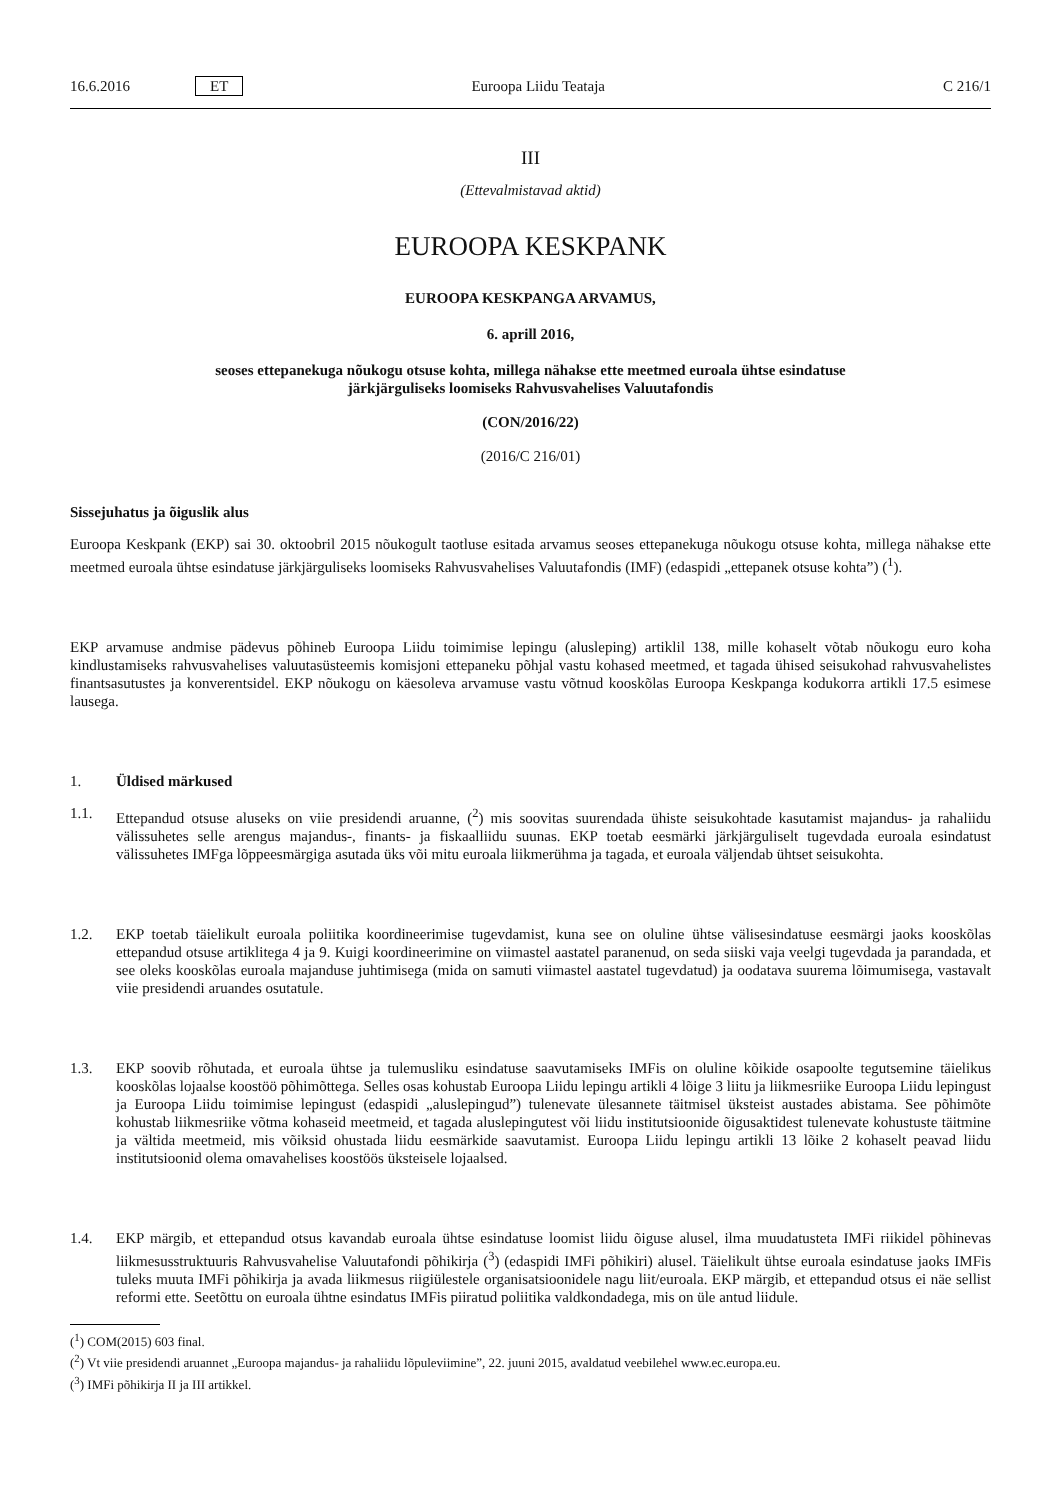16.6.2016 ET Euroopa Liidu Teataja C 216/1
III
(Ettevalmistavad aktid)
EUROOPA KESKPANK
EUROOPA KESKPANGA ARVAMUS,
6. aprill 2016,
seoses ettepanekuga nõukogu otsuse kohta, millega nähakse ette meetmed euroala ühtse esindatuse
järkjärguliseks loomiseks Rahvusvahelises Valuutafondis
(CON/2016/22)
(2016/C 216/01)
Sissejuhatus ja õiguslik alus
Euroopa Keskpank (EKP) sai 30. oktoobril 2015 nõukogult taotluse esitada arvamus seoses ettepanekuga nõukogu otsuse kohta, millega nähakse ette meetmed euroala ühtse esindatuse järkjärguliseks loomiseks Rahvusvahelises Valuutafondis (IMF) (edaspidi „ettepanek otsuse kohta”) (<sup>1</sup>).
EKP arvamuse andmise pädevus põhineb Euroopa Liidu toimimise lepingu (alusleping) artiklil 138, mille kohaselt võtab nõukogu euro koha kindlustamiseks rahvusvahelises valuutasüsteemis komisjoni ettepaneku põhjal vastu kohased meetmed, et tagada ühised seisukohad rahvusvahelistes finantsasutustes ja konverentsidel. EKP nõukogu on käesoleva arvamuse vastu võtnud kooskõlas Euroopa Keskpanga kodukorra artikli 17.5 esimese lausega.
1. Üldised märkused
1.1. Ettepandud otsuse aluseks on viie presidendi aruanne, (<sup>2</sup>) mis soovitas suurendada ühiste seisukohtade kasutamist majandus- ja rahaliidu välissuhetes selle arengus majandus-, finants- ja fiskaalliidu suunas. EKP toetab eesmärki järkjärguliselt tugevdada euroala esindatust välissuhetes IMFga lõppeesmärgiga asutada üks või mitu euroala liikmerühma ja tagada, et euroala väljendab ühtset seisukohta.
1.2. EKP toetab täielikult euroala poliitika koordineerimise tugevdamist, kuna see on oluline ühtse välisesindatuse eesmärgi jaoks kooskõlas ettepandud otsuse artiklitega 4 ja 9. Kuigi koordineerimine on viimastel aastatel paranenud, on seda siiski vaja veelgi tugevdada ja parandada, et see oleks kooskõlas euroala majanduse juhtimisega (mida on samuti viimastel aastatel tugevdatud) ja oodatava suurema lõimumisega, vastavalt viie presidendi aruandes osutatule.
1.3. EKP soovib rõhutada, et euroala ühtse ja tulemusliku esindatuse saavutamiseks IMFis on oluline kõikide osapoolte tegutsemine täielikus kooskõlas lojaalse koostöö põhimõttega. Selles osas kohustab Euroopa Liidu lepingu artikli 4 lõige 3 liitu ja liikmesriike Euroopa Liidu lepingust ja Euroopa Liidu toimimise lepingust (edaspidi „aluslepingud”) tulenevate ülesannete täitmisel üksteist austades abistama. See põhimõte kohustab liikmesriike võtma kohaseid meetmeid, et tagada aluslepingutest või liidu institutsioonide õigusaktidest tulenevate kohustuste täitmine ja vältida meetmeid, mis võiksid ohustada liidu eesmärkide saavutamist. Euroopa Liidu lepingu artikli 13 lõike 2 kohaselt peavad liidu institutsioonid olema omavahelises koostöös üksteisele lojaalsed.
1.4. EKP märgib, et ettepandud otsus kavandab euroala ühtse esindatuse loomist liidu õiguse alusel, ilma muudatusteta IMFi riikidel põhinevas liikmesusstruktuuris Rahvusvahelise Valuutafondi põhikirja (<sup>3</sup>) (edaspidi IMFi põhikiri) alusel. Täielikult ühtse euroala esindatuse jaoks IMFis tuleks muuta IMFi põhikirja ja avada liikmesus riigiülestele organisatsioonidele nagu liit/euroala. EKP märgib, et ettepandud otsus ei näe sellist reformi ette. Seetõttu on euroala ühtne esindatus IMFis piiratud poliitika valdkondadega, mis on üle antud liidule.
(<sup>1</sup>) COM(2015) 603 final.
(<sup>2</sup>) Vt viie presidendi aruannet „Euroopa majandus- ja rahaliidu lõpuleviimine”, 22. juuni 2015, avaldatud veebilehel www.ec.europa.eu.
(<sup>3</sup>) IMFi põhikirja II ja III artikkel.